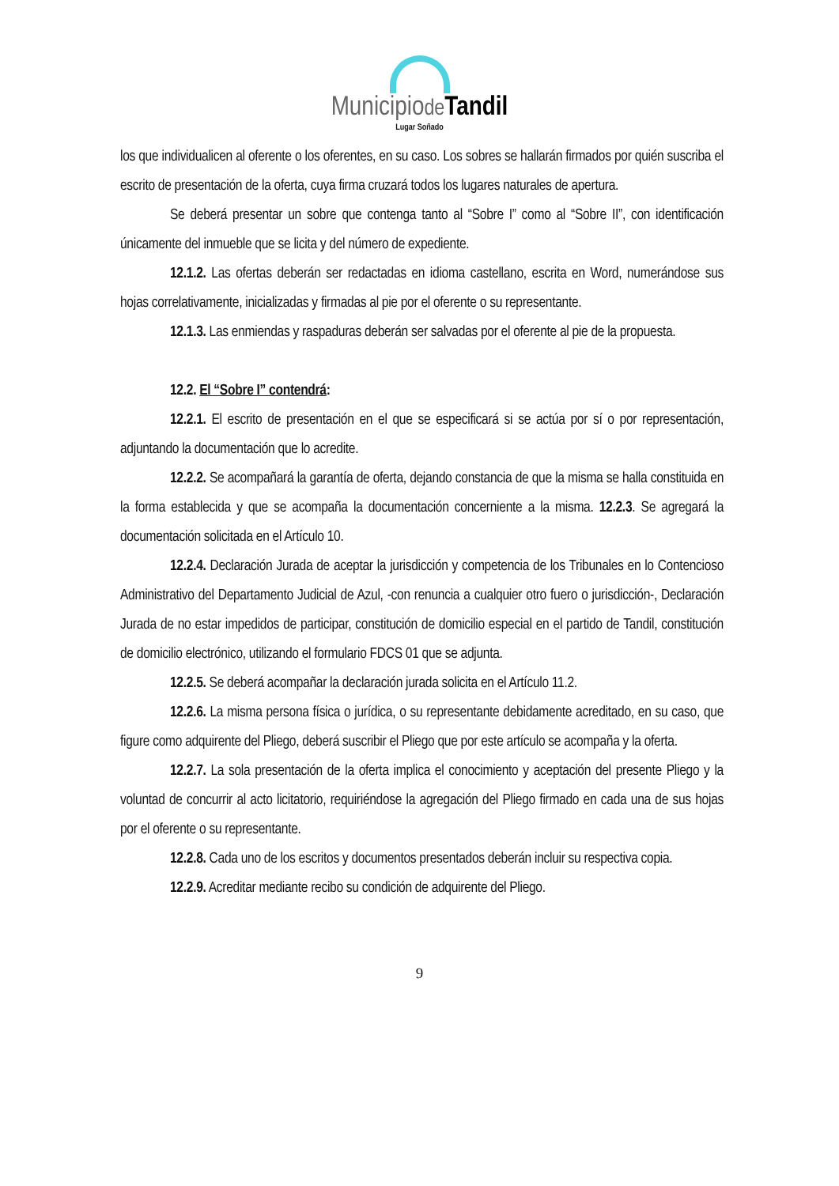Municipiode Tandil
Lugar Soñado
los que individualicen al oferente o los oferentes, en su caso. Los sobres se hallarán firmados por quién suscriba el escrito de presentación de la oferta, cuya firma cruzará todos los lugares naturales de apertura.
Se deberá presentar un sobre que contenga tanto al “Sobre I” como al “Sobre II”, con identificación únicamente del inmueble que se licita y del número de expediente.
12.1.2. Las ofertas deberán ser redactadas en idioma castellano, escrita en Word, numerándose sus hojas correlativamente, inicializadas y firmadas al pie por el oferente o su representante.
12.1.3. Las enmiendas y raspaduras deberán ser salvadas por el oferente al pie de la propuesta.
12.2. El “Sobre I” contendrá:
12.2.1. El escrito de presentación en el que se especificará si se actúa por sí o por representación, adjuntando la documentación que lo acredite.
12.2.2. Se acompañará la garantía de oferta, dejando constancia de que la misma se halla constituida en la forma establecida y que se acompaña la documentación concerniente a la misma. 12.2.3. Se agregará la documentación solicitada en el Artículo 10.
12.2.4. Declaración Jurada de aceptar la jurisdicción y competencia de los Tribunales en lo Contencioso Administrativo del Departamento Judicial de Azul, -con renuncia a cualquier otro fuero o jurisdicción-, Declaración Jurada de no estar impedidos de participar, constitución de domicilio especial en el partido de Tandil, constitución de domicilio electrónico, utilizando el formulario FDCS 01 que se adjunta.
12.2.5. Se deberá acompañar la declaración jurada solicita en el Artículo 11.2.
12.2.6. La misma persona física o jurídica, o su representante debidamente acreditado, en su caso, que figure como adquirente del Pliego, deberá suscribir el Pliego que por este artículo se acompaña y la oferta.
12.2.7. La sola presentación de la oferta implica el conocimiento y aceptación del presente Pliego y la voluntad de concurrir al acto licitatorio, requiriéndose la agregación del Pliego firmado en cada una de sus hojas por el oferente o su representante.
12.2.8. Cada uno de los escritos y documentos presentados deberán incluir su respectiva copia.
12.2.9. Acreditar mediante recibo su condición de adquirente del Pliego.
9